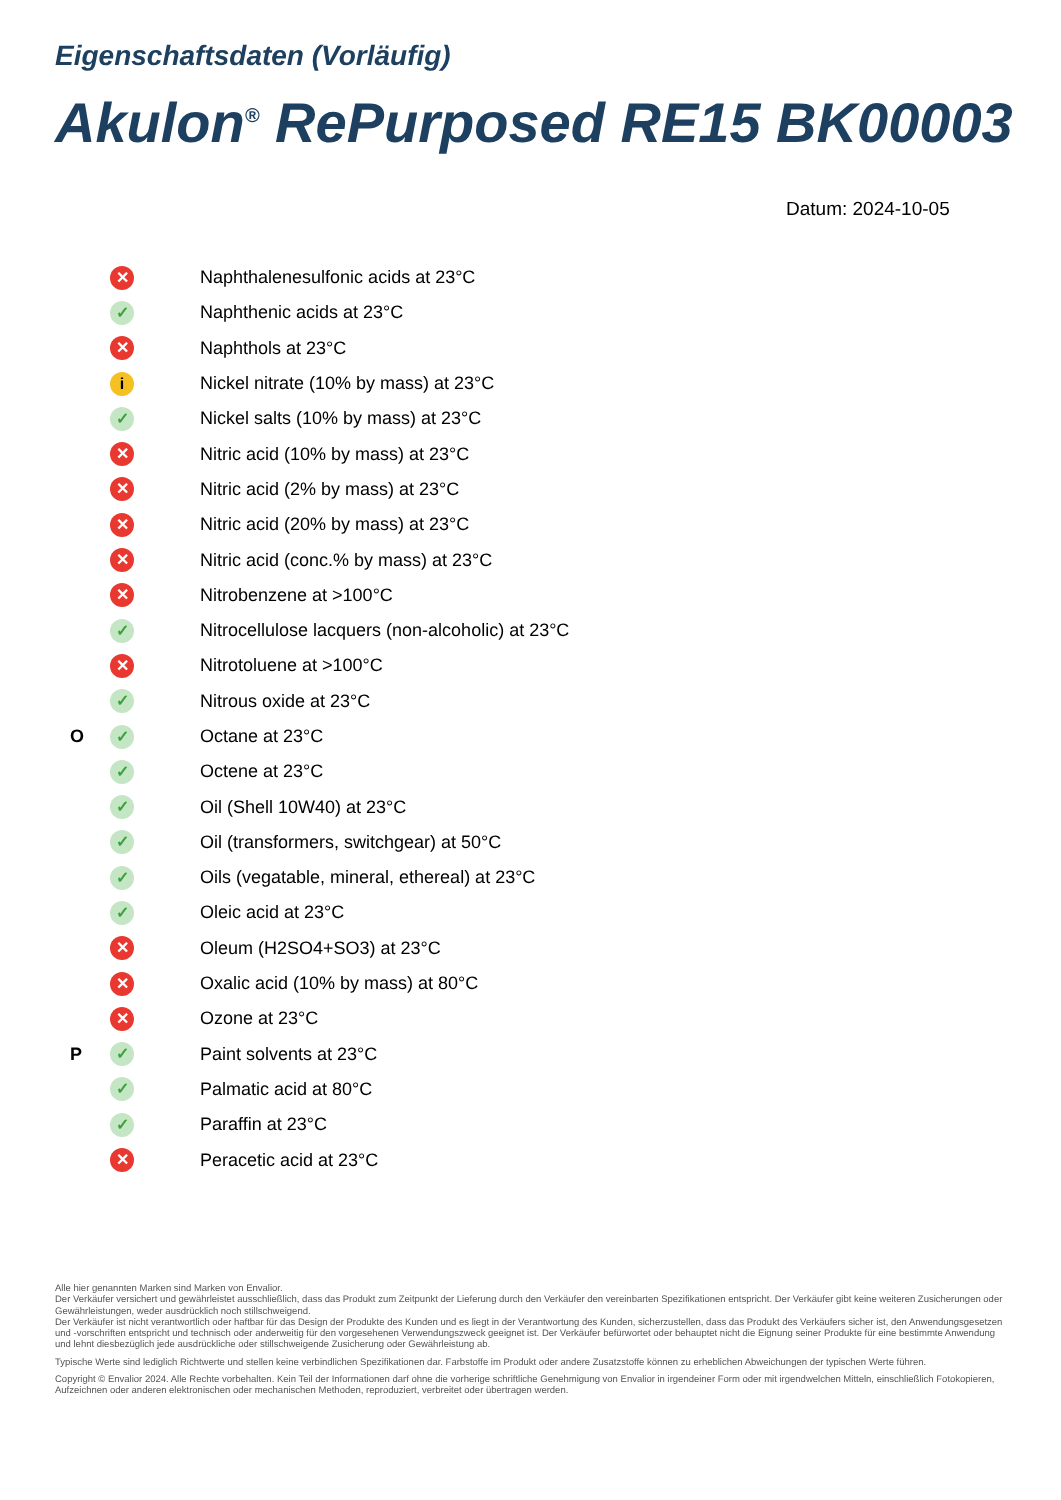Eigenschaftsdaten (Vorläufig)
Akulon<sup>®</sup> RePurposed RE15 BK00003
Datum: 2024-10-05
| | ✕ | Naphthalenesulfonic acids at 23°C |
| | ✓ | Naphthenic acids at 23°C |
| | ✕ | Naphthols at 23°C |
| | i | Nickel nitrate (10% by mass) at 23°C |
| | ✓ | Nickel salts (10% by mass) at 23°C |
| | ✕ | Nitric acid (10% by mass) at 23°C |
| | ✕ | Nitric acid (2% by mass) at 23°C |
| | ✕ | Nitric acid (20% by mass) at 23°C |
| | ✕ | Nitric acid (conc.% by mass) at 23°C |
| | ✕ | Nitrobenzene at >100°C |
| | ✓ | Nitrocellulose lacquers (non-alcoholic) at 23°C |
| | ✕ | Nitrotoluene at >100°C |
| | ✓ | Nitrous oxide at 23°C |
| O | ✓ | Octane at 23°C |
| | ✓ | Octene at 23°C |
| | ✓ | Oil (Shell 10W40) at 23°C |
| | ✓ | Oil (transformers, switchgear) at 50°C |
| | ✓ | Oils (vegatable, mineral, ethereal) at 23°C |
| | ✓ | Oleic acid at 23°C |
| | ✕ | Oleum (H2SO4+SO3) at 23°C |
| | ✕ | Oxalic acid (10% by mass) at 80°C |
| | ✕ | Ozone at 23°C |
| P | ✓ | Paint solvents at 23°C |
| | ✓ | Palmatic acid at 80°C |
| | ✓ | Paraffin at 23°C |
| | ✕ | Peracetic acid at 23°C |
Alle hier genannten Marken sind Marken von Envalior.
Der Verkäufer versichert und gewährleistet ausschließlich, dass das Produkt zum Zeitpunkt der Lieferung durch den Verkäufer den vereinbarten Spezifikationen entspricht. Der Verkäufer gibt keine weiteren Zusicherungen oder Gewährleistungen, weder ausdrücklich noch stillschweigend.
Der Verkäufer ist nicht verantwortlich oder haftbar für das Design der Produkte des Kunden und es liegt in der Verantwortung des Kunden, sicherzustellen, dass das Produkt des Verkäufers sicher ist, den Anwendungsgesetzen und -vorschriften entspricht und technisch oder anderweitig für den vorgesehenen Verwendungszweck geeignet ist. Der Verkäufer befürwortet oder behauptet nicht die Eignung seiner Produkte für eine bestimmte Anwendung und lehnt diesbezüglich jede ausdrückliche oder stillschweigende Zusicherung oder Gewährleistung ab.
Typische Werte sind lediglich Richtwerte und stellen keine verbindlichen Spezifikationen dar. Farbstoffe im Produkt oder andere Zusatzstoffe können zu erheblichen Abweichungen der typischen Werte führen.
Copyright © Envalior 2024. Alle Rechte vorbehalten. Kein Teil der Informationen darf ohne die vorherige schriftliche Genehmigung von Envalior in irgendeiner Form oder mit irgendwelchen Mitteln, einschließlich Fotokopieren, Aufzeichnen oder anderen elektronischen oder mechanischen Methoden, reproduziert, verbreitet oder übertragen werden.